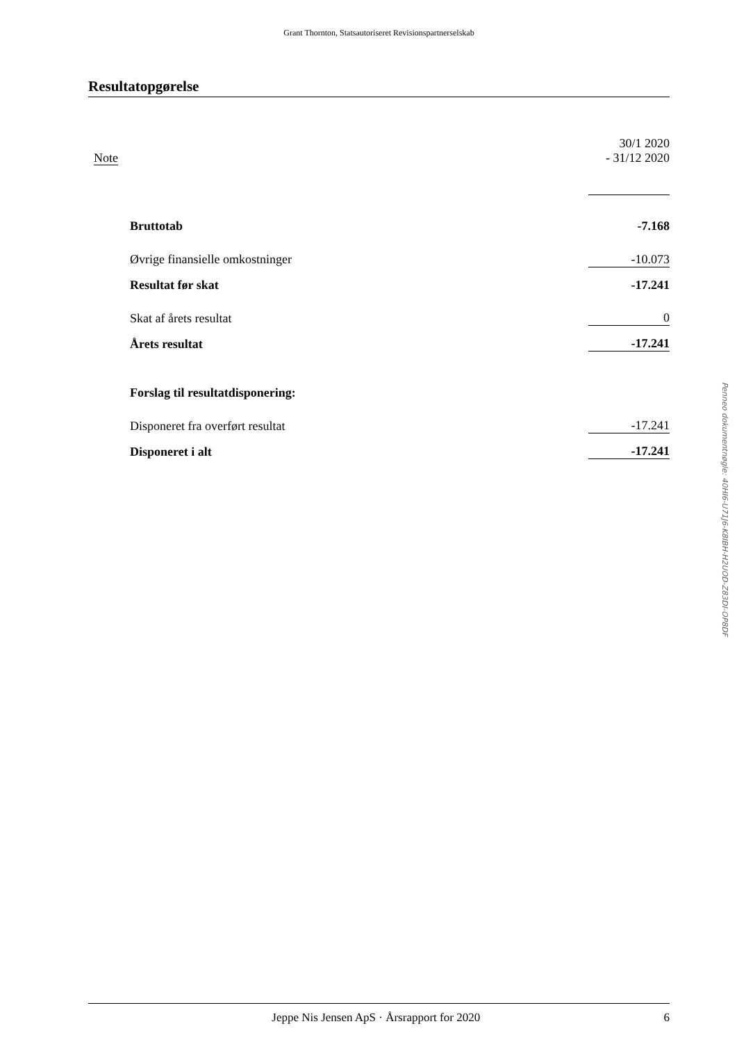Grant Thornton, Statsautoriseret Revisionspartnerselskab
Resultatopgørelse
| Note | | 30/1 2020 - 31/12 2020 |
| | Bruttotab | -7.168 |
| | Øvrige finansielle omkostninger | -10.073 |
| | Resultat før skat | -17.241 |
| | Skat af årets resultat | 0 |
| | Årets resultat | -17.241 |
| | Forslag til resultatdisponering: | |
| | Disponeret fra overført resultat | -17.241 |
| | Disponeret i alt | -17.241 |
Jeppe Nis Jensen ApS · Årsrapport for 2020 6
Penneo dokumentnøgle: 40HI6-U71J6-K8IBH-H2UOD-Z83DI-OP8DF